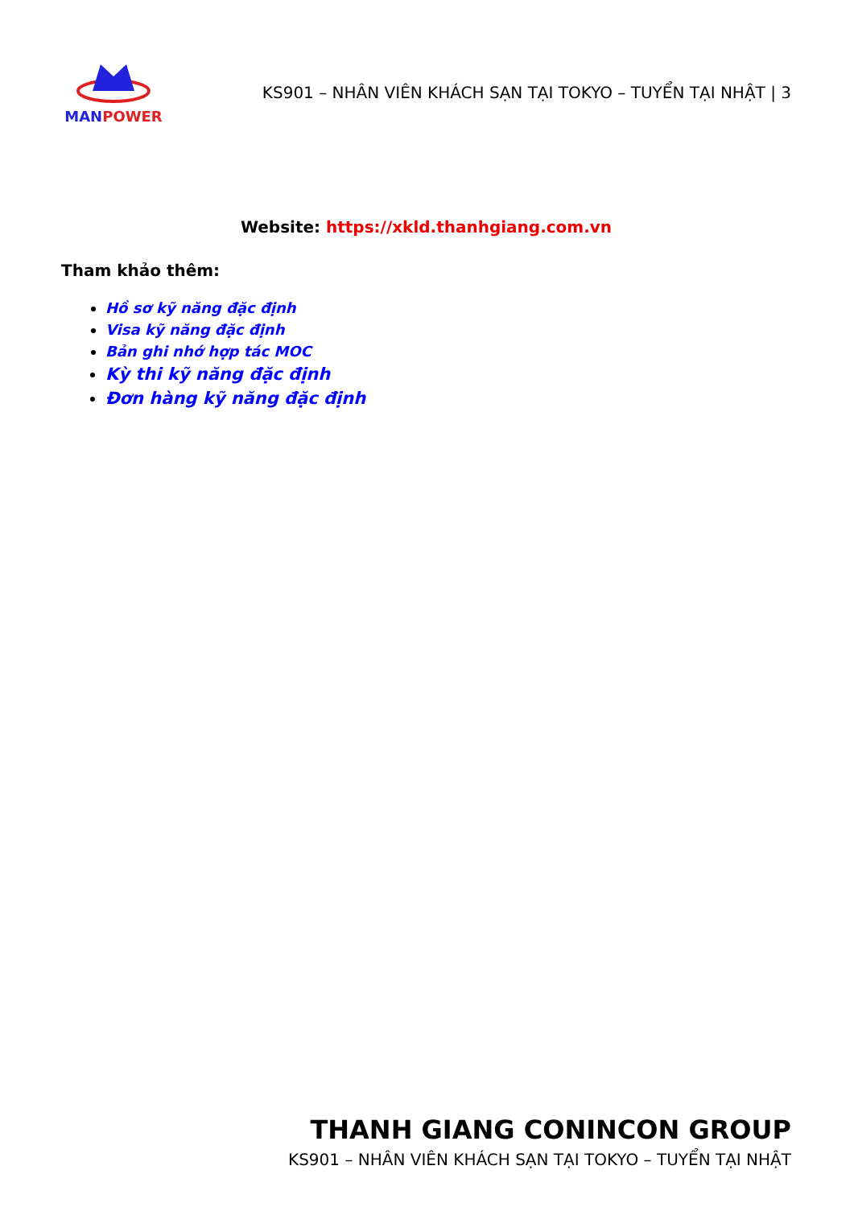MAN POWER
KS901 – NHÂN VIÊN KHÁCH SẠN TẠI TOKYO – TUYỂN TẠI NHẬT | 3
Website: https://xkld.thanhgiang.com.vn
Tham khảo thêm:
Hồ sơ kỹ năng đặc định
Visa kỹ năng đặc định
Bản ghi nhớ hợp tác MOC
Kỳ thi kỹ năng đặc định
Đơn hàng kỹ năng đặc định
THANH GIANG CONINCON GROUP
KS901 – NHÂN VIÊN KHÁCH SẠN TẠI TOKYO – TUYỂN TẠI NHẬT